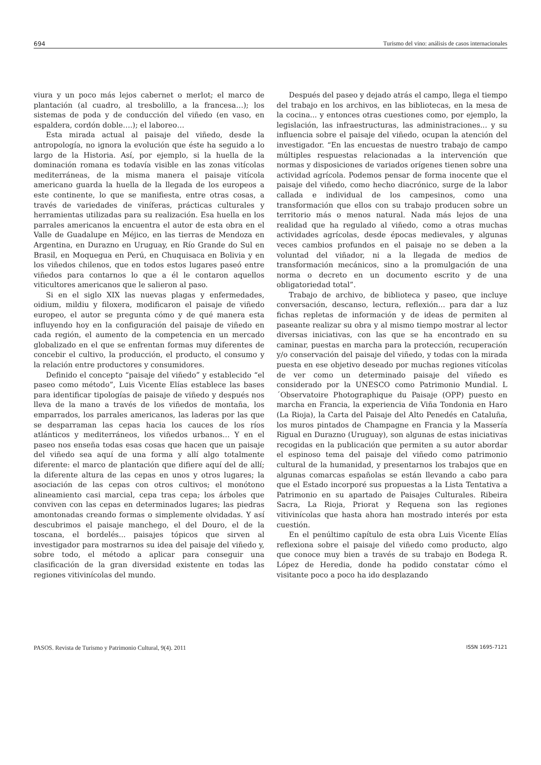694 Turismo del vino: análisis de casos internacionales
viura y un poco más lejos cabernet o merlot; el marco de plantación (al cuadro, al tresbolillo, a la francesa…); los sistemas de poda y de conducción del viñedo (en vaso, en espaldera, cordón doble….); el laboreo…
Esta mirada actual al paisaje del viñedo, desde la antropología, no ignora la evolución que éste ha seguido a lo largo de la Historia. Así, por ejemplo, si la huella de la dominación romana es todavía visible en las zonas vitícolas mediterráneas, de la misma manera el paisaje vitícola americano guarda la huella de la llegada de los europeos a este continente, lo que se manifiesta, entre otras cosas, a través de variedades de viníferas, prácticas culturales y herramientas utilizadas para su realización. Esa huella en los parrales americanos la encuentra el autor de esta obra en el Valle de Guadalupe en Méjico, en las tierras de Mendoza en Argentina, en Durazno en Uruguay, en Río Grande do Sul en Brasil, en Moquegua en Perú, en Chuquisaca en Bolivia y en los viñedos chilenos, que en todos estos lugares paseó entre viñedos para contarnos lo que a él le contaron aquellos viticultores americanos que le salieron al paso.
Si en el siglo XIX las nuevas plagas y enfermedades, oidium, mildiu y filoxera, modificaron el paisaje de viñedo europeo, el autor se pregunta cómo y de qué manera esta influyendo hoy en la configuración del paisaje de viñedo en cada región, el aumento de la competencia en un mercado globalizado en el que se enfrentan formas muy diferentes de concebir el cultivo, la producción, el producto, el consumo y la relación entre productores y consumidores.
Definido el concepto “paisaje del viñedo” y establecido “el paseo como método”, Luis Vicente Elías establece las bases para identificar tipologías de paisaje de viñedo y después nos lleva de la mano a través de los viñedos de montaña, los emparrados, los parrales americanos, las laderas por las que se desparraman las cepas hacia los cauces de los ríos atlánticos y mediterráneos, los viñedos urbanos… Y en el paseo nos enseña todas esas cosas que hacen que un paisaje del viñedo sea aquí de una forma y allí algo totalmente diferente: el marco de plantación que difiere aquí del de allí; la diferente altura de las cepas en unos y otros lugares; la asociación de las cepas con otros cultivos; el monótono alineamiento casi marcial, cepa tras cepa; los árboles que conviven con las cepas en determinados lugares; las piedras amontonadas creando formas o simplemente olvidadas. Y así descubrimos el paisaje manchego, el del Douro, el de la toscana, el bordelés... paisajes tópicos que sirven al investigador para mostrarnos su idea del paisaje del viñedo y, sobre todo, el método a aplicar para conseguir una clasificación de la gran diversidad existente en todas las regiones vitivinícolas del mundo.
Después del paseo y dejado atrás el campo, llega el tiempo del trabajo en los archivos, en las bibliotecas, en la mesa de la cocina... y entonces otras cuestiones como, por ejemplo, la legislación, las infraestructuras, las administraciones... y su influencia sobre el paisaje del viñedo, ocupan la atención del investigador. “En las encuestas de nuestro trabajo de campo múltiples respuestas relacionadas a la intervención que normas y disposiciones de variados orígenes tienen sobre una actividad agrícola. Podemos pensar de forma inocente que el paisaje del viñedo, como hecho diacrónico, surge de la labor callada e individual de los campesinos, como una transformación que ellos con su trabajo producen sobre un territorio más o menos natural. Nada más lejos de una realidad que ha regulado al viñedo, como a otras muchas actividades agrícolas, desde épocas medievales, y algunas veces cambios profundos en el paisaje no se deben a la voluntad del viñador, ni a la llegada de medios de transformación mecánicos, sino a la promulgación de una norma o decreto en un documento escrito y de una obligatoriedad total”.
Trabajo de archivo, de biblioteca y paseo, que incluye conversación, descanso, lectura, reflexión... para dar a luz fichas repletas de información y de ideas de permiten al paseante realizar su obra y al mismo tiempo mostrar al lector diversas iniciativas, con las que se ha encontrado en su caminar, puestas en marcha para la protección, recuperación y/o conservación del paisaje del viñedo, y todas con la mirada puesta en ese objetivo deseado por muchas regiones vitícolas de ver como un determinado paisaje del viñedo es considerado por la UNESCO como Patrimonio Mundial. L´Observatoire Photographique du Paisaje (OPP) puesto en marcha en Francia, la experiencia de Viña Tondonia en Haro (La Rioja), la Carta del Paisaje del Alto Penedés en Cataluña, los muros pintados de Champagne en Francia y la Massería Rigual en Durazno (Uruguay), son algunas de estas iniciativas recogidas en la publicación que permiten a su autor abordar el espinoso tema del paisaje del viñedo como patrimonio cultural de la humanidad, y presentarnos los trabajos que en algunas comarcas españolas se están llevando a cabo para que el Estado incorporé sus propuestas a la Lista Tentativa a Patrimonio en su apartado de Paisajes Culturales. Ribeira Sacra, La Rioja, Priorat y Requena son las regiones vitivinícolas que hasta ahora han mostrado interés por esta cuestión.
En el penúltimo capítulo de esta obra Luis Vicente Elías reflexiona sobre el paisaje del viñedo como producto, algo que conoce muy bien a través de su trabajo en Bodega R. López de Heredia, donde ha podido constatar cómo el visitante poco a poco ha ido desplazando
PASOS. Revista de Turismo y Patrimonio Cultural, 9(4). 2011 ISSN 1695-7121